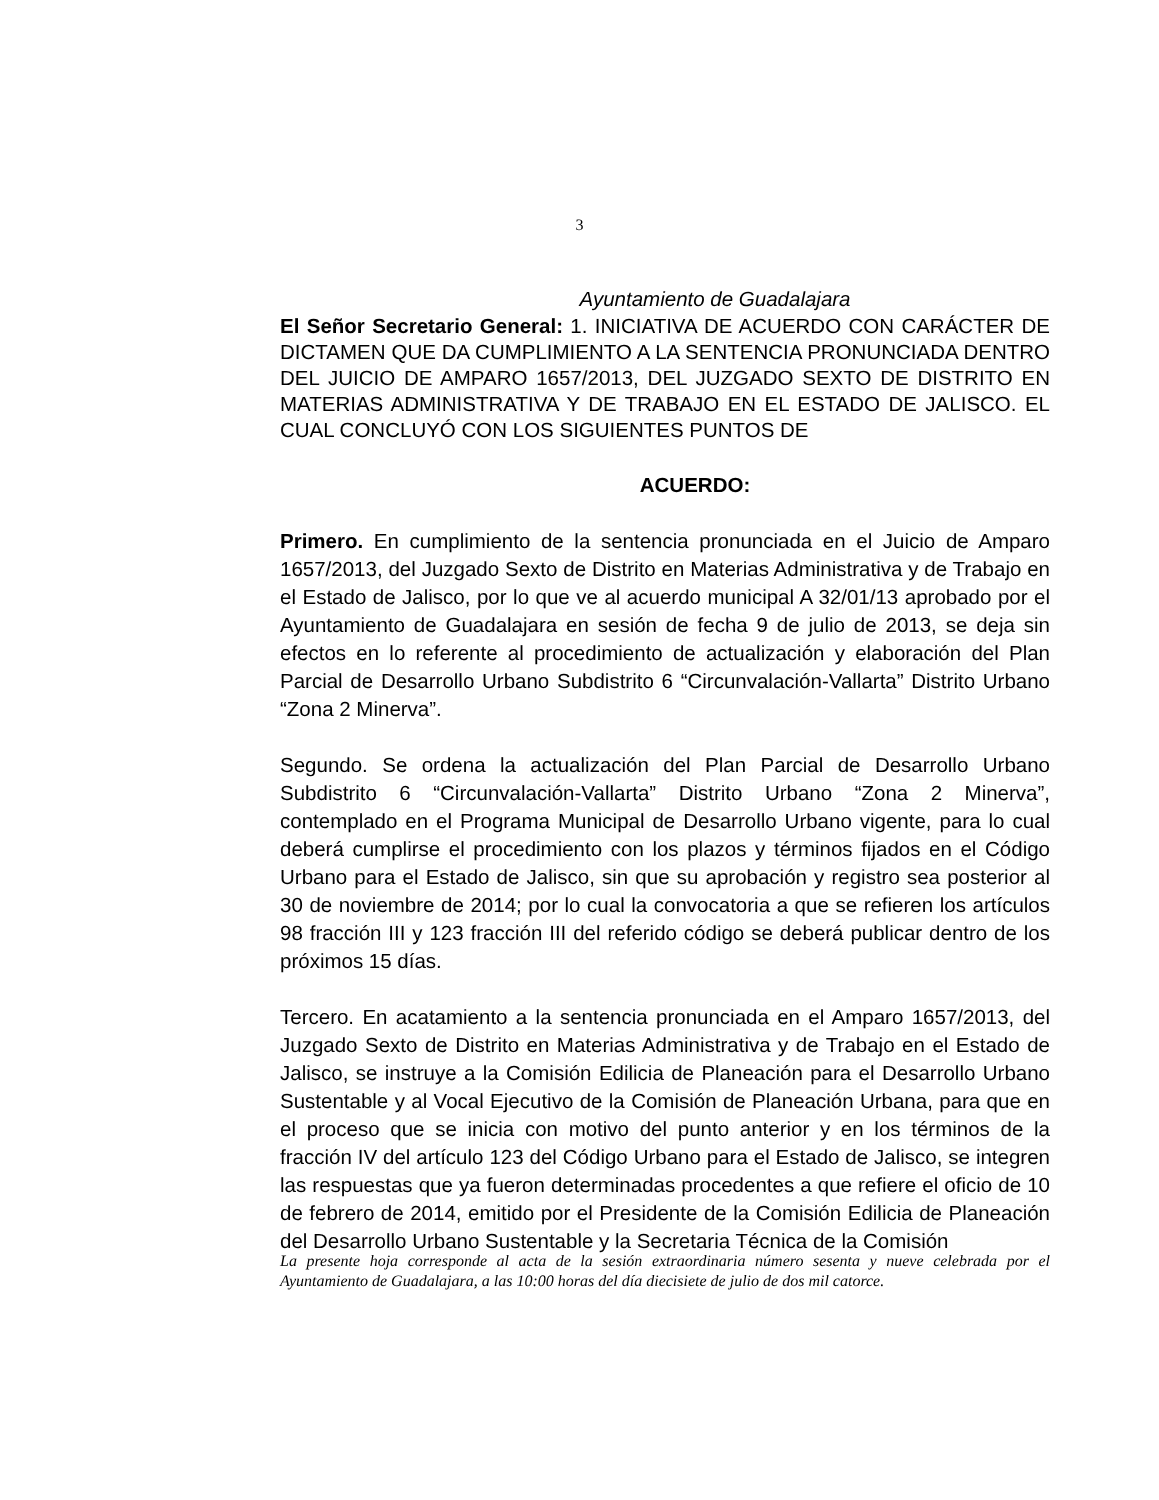3
Ayuntamiento de Guadalajara
El Señor Secretario General: 1. INICIATIVA DE ACUERDO CON CARÁCTER DE DICTAMEN QUE DA CUMPLIMIENTO A LA SENTENCIA PRONUNCIADA DENTRO DEL JUICIO DE AMPARO 1657/2013, DEL JUZGADO SEXTO DE DISTRITO EN MATERIAS ADMINISTRATIVA Y DE TRABAJO EN EL ESTADO DE JALISCO. EL CUAL CONCLUYÓ CON LOS SIGUIENTES PUNTOS DE
ACUERDO:
Primero. En cumplimiento de la sentencia pronunciada en el Juicio de Amparo 1657/2013, del Juzgado Sexto de Distrito en Materias Administrativa y de Trabajo en el Estado de Jalisco, por lo que ve al acuerdo municipal A 32/01/13 aprobado por el Ayuntamiento de Guadalajara en sesión de fecha 9 de julio de 2013, se deja sin efectos en lo referente al procedimiento de actualización y elaboración del Plan Parcial de Desarrollo Urbano Subdistrito 6 “Circunvalación-Vallarta” Distrito Urbano “Zona 2 Minerva”.
Segundo. Se ordena la actualización del Plan Parcial de Desarrollo Urbano Subdistrito 6 “Circunvalación-Vallarta” Distrito Urbano “Zona 2 Minerva”, contemplado en el Programa Municipal de Desarrollo Urbano vigente, para lo cual deberá cumplirse el procedimiento con los plazos y términos fijados en el Código Urbano para el Estado de Jalisco, sin que su aprobación y registro sea posterior al 30 de noviembre de 2014; por lo cual la convocatoria a que se refieren los artículos 98 fracción III y 123 fracción III del referido código se deberá publicar dentro de los próximos 15 días.
Tercero. En acatamiento a la sentencia pronunciada en el Amparo 1657/2013, del Juzgado Sexto de Distrito en Materias Administrativa y de Trabajo en el Estado de Jalisco, se instruye a la Comisión Edilicia de Planeación para el Desarrollo Urbano Sustentable y al Vocal Ejecutivo de la Comisión de Planeación Urbana, para que en el proceso que se inicia con motivo del punto anterior y en los términos de la fracción IV del artículo 123 del Código Urbano para el Estado de Jalisco, se integren las respuestas que ya fueron determinadas procedentes a que refiere el oficio de 10 de febrero de 2014, emitido por el Presidente de la Comisión Edilicia de Planeación del Desarrollo Urbano Sustentable y la Secretaria Técnica de la Comisión
La presente hoja corresponde al acta de la sesión extraordinaria número sesenta y nueve celebrada por el Ayuntamiento de Guadalajara, a las 10:00 horas del día diecisiete de julio de dos mil catorce.